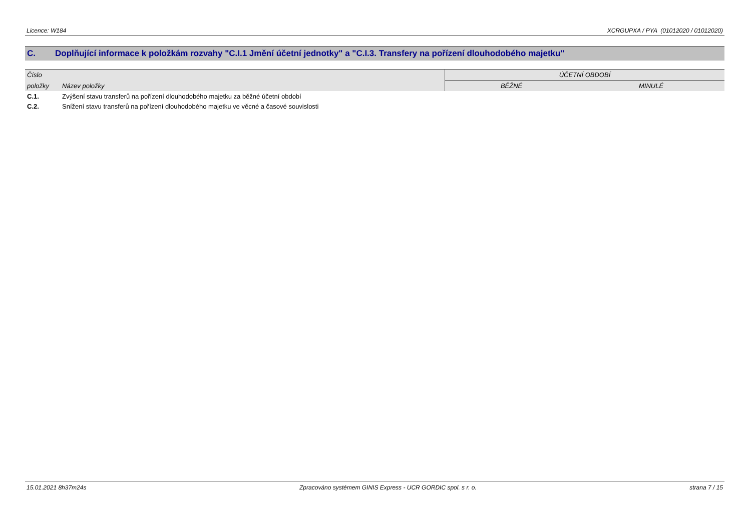Licence: W184 XCRGUPXA / PYA (01012020 / 01012020)
C. Doplňující informace k položkám rozvahy "C.I.1 Jmění účetní jednotky" a "C.I.3. Transfery na pořízení dlouhodobého majetku"
| Číslo | | ÚČETNÍ OBDOBÍ | |
| --- | --- | --- | --- |
| položky | Název položky | BĚŽNÉ | MINULÉ |
| C.1. | Zvýšení stavu transferů na pořízení dlouhodobého majetku za běžné účetní období | | |
| C.2. | Snížení stavu transferů na pořízení dlouhodobého majetku ve věcné a časové souvislosti | | |
15.01.2021 8h37m24s Zpracováno systémem GINIS Express - UCR GORDIC spol. s r. o. strana 7 / 15